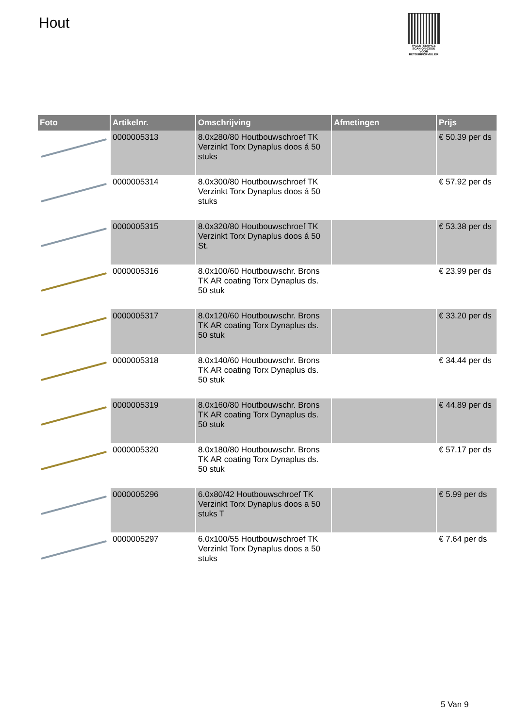Hout
PALLETSERVICE
SCAN QR-CODE VOOR RETOURFORMULIER
| Foto | Artikelnr. | Omschrijving | Afmetingen | Prijs |
| --- | --- | --- | --- | --- |
| | 0000005313 | 8.0x280/80 Houtbouwschroef TK Verzinkt Torx Dynaplus doos á 50 stuks | | € 50.39 per ds |
| | 0000005314 | 8.0x300/80 Houtbouwschroef TK Verzinkt Torx Dynaplus doos á 50 stuks | | € 57.92 per ds |
| | 0000005315 | 8.0x320/80 Houtbouwschroef TK Verzinkt Torx Dynaplus doos á 50 St. | | € 53.38 per ds |
| | 0000005316 | 8.0x100/60 Houtbouwschr. Brons TK AR coating Torx Dynaplus ds. 50 stuk | | € 23.99 per ds |
| | 0000005317 | 8.0x120/60 Houtbouwschr. Brons TK AR coating Torx Dynaplus ds. 50 stuk | | € 33.20 per ds |
| | 0000005318 | 8.0x140/60 Houtbouwschr. Brons TK AR coating Torx Dynaplus ds. 50 stuk | | € 34.44 per ds |
| | 0000005319 | 8.0x160/80 Houtbouwschr. Brons TK AR coating Torx Dynaplus ds. 50 stuk | | € 44.89 per ds |
| | 0000005320 | 8.0x180/80 Houtbouwschr. Brons TK AR coating Torx Dynaplus ds. 50 stuk | | € 57.17 per ds |
| | 0000005296 | 6.0x80/42 Houtbouwschroef TK Verzinkt Torx Dynaplus doos a 50 stuks T | | € 5.99 per ds |
| | 0000005297 | 6.0x100/55 Houtbouwschroef TK Verzinkt Torx Dynaplus doos a 50 stuks | | € 7.64 per ds |
5 Van 9